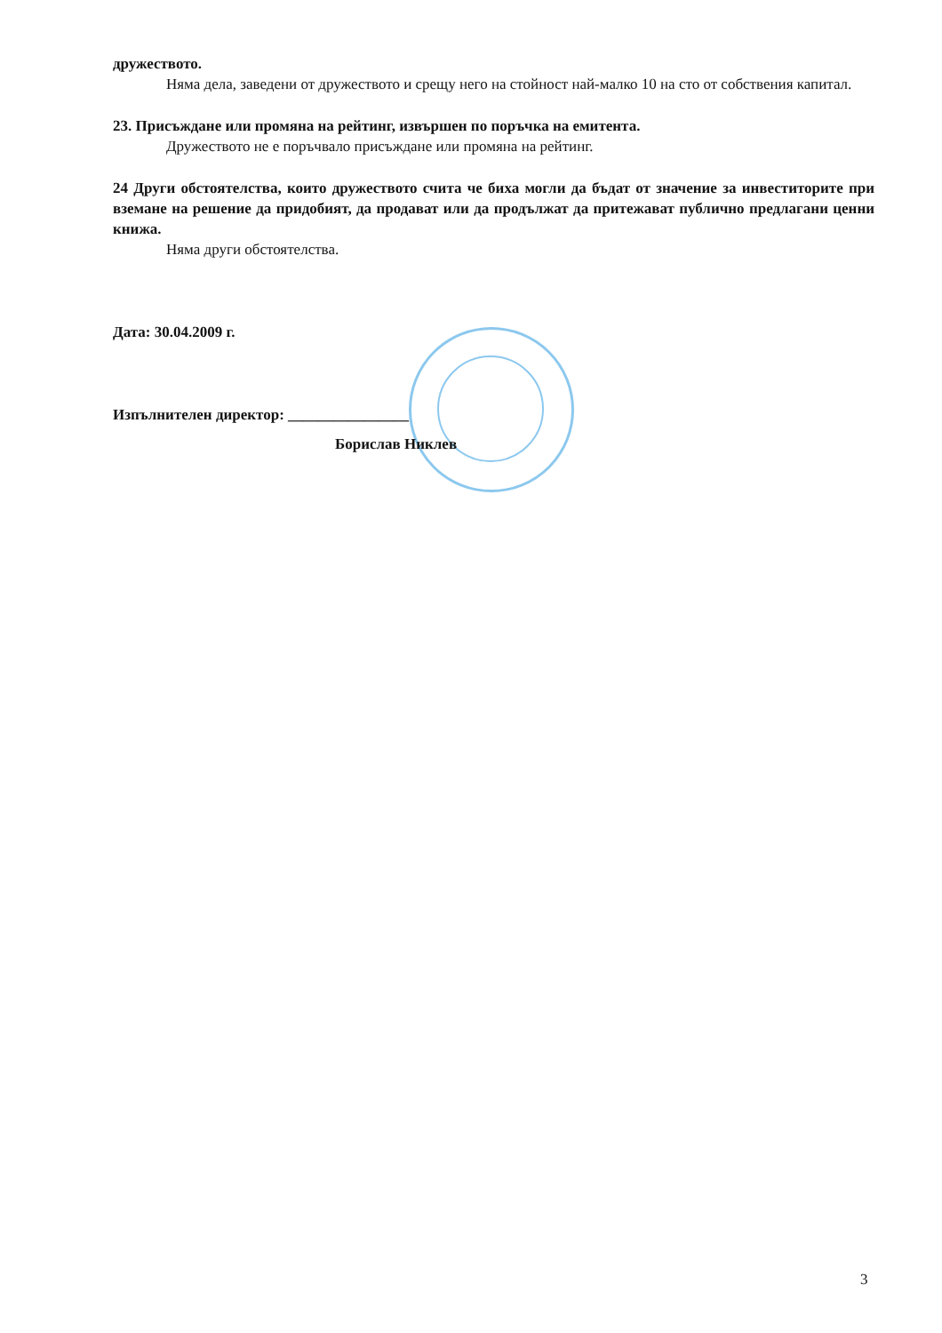дружеството.
Няма дела, заведени от дружеството и срещу него на стойност най-малко 10 на сто от собствения капитал.
23. Присъждане или промяна на рейтинг, извършен по поръчка на емитента.
Дружеството не е поръчвало присъждане или промяна на рейтинг.
24 Други обстоятелства, които дружеството счита че биха могли да бъдат от значение за инвеститорите при вземане на решение да придобият, да продават или да продължат да притежават публично предлагани ценни книжа.
Няма други обстоятелства.
Дата: 30.04.2009 г.
Изпълнителен директор: ________________
Борислав Никлев
3